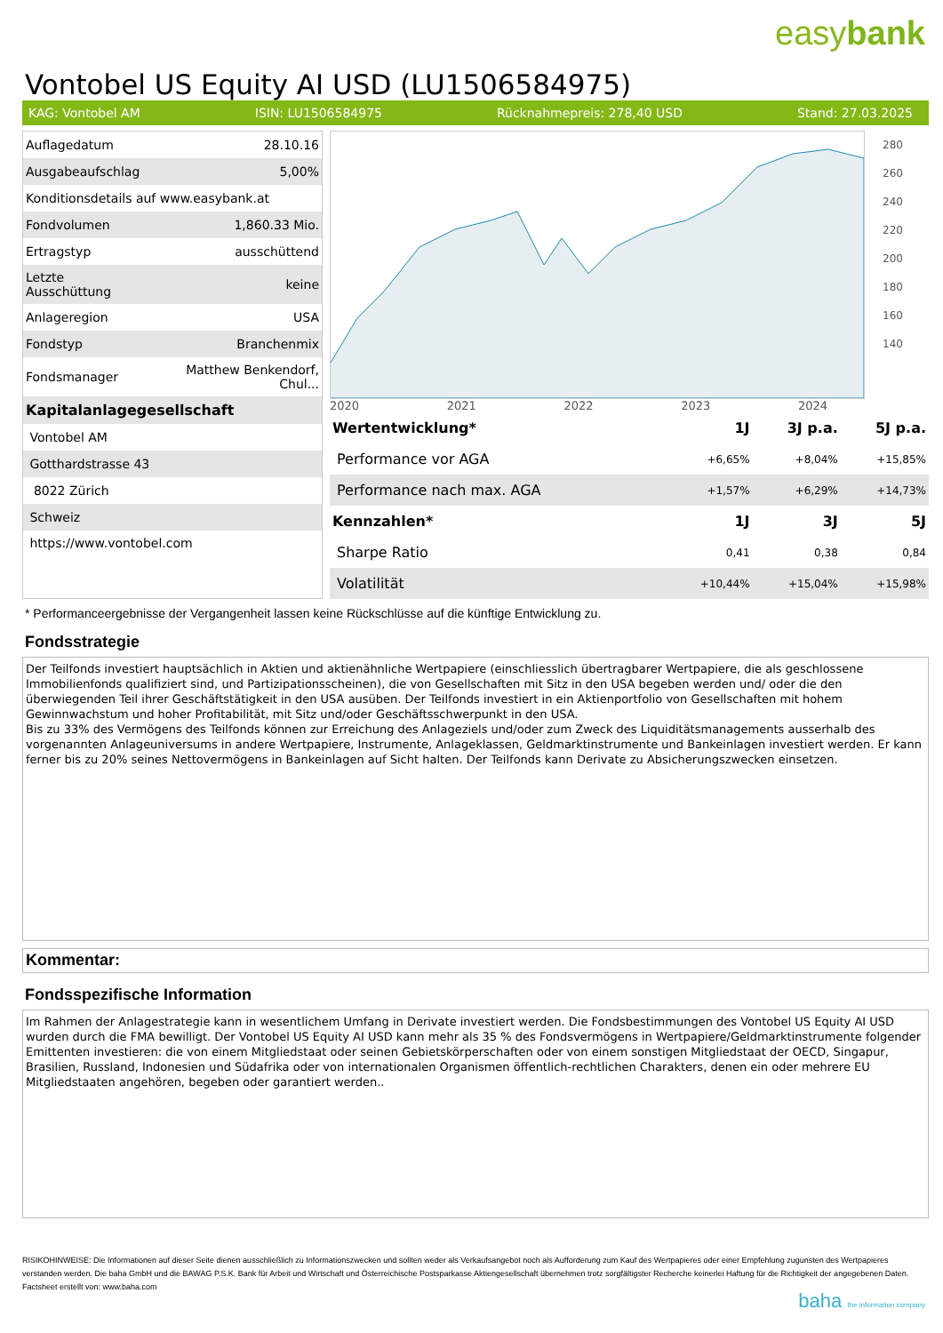easybank
Vontobel US Equity AI USD (LU1506584975)
KAG: Vontobel AM ISIN: LU1506584975 Rücknahmepreis: 278,40 USD Stand: 27.03.2025
| Auflagedatum | 28.10.16 |
| Ausgabeaufschlag | 5,00% |
| Konditionsdetails auf www.easybank.at | |
| Fondvolumen | 1,860.33 Mio. |
| Ertragstyp | ausschüttend |
| Letzte Ausschüttung | keine |
| Anlageregion | USA |
| Fondstyp | Branchenmix |
| Fondsmanager | Matthew Benkendorf, Chul... |
| Kapitalanlagegesellschaft | |
| Vontobel AM | |
| Gotthardstrasse 43 | |
| 8022 Zürich | |
| Schweiz | |
| https://www.vontobel.com | |
280
260
240
220
200
180
160
140
2020 2021 2022 2023 2024
| Wertentwicklung* | 1J | 3J p.a. | 5J p.a. |
| --- | --- | --- | --- |
| Performance vor AGA | +6,65% | +8,04% | +15,85% |
| Performance nach max. AGA | +1,57% | +6,29% | +14,73% |
| Kennzahlen* | 1J | 3J | 5J |
| Sharpe Ratio | 0,41 | 0,38 | 0,84 |
| Volatilität | +10,44% | +15,04% | +15,98% |
* Performanceergebnisse der Vergangenheit lassen keine Rückschlüsse auf die künftige Entwicklung zu.
Fondsstrategie
Der Teilfonds investiert hauptsächlich in Aktien und aktienähnliche Wertpapiere (einschliesslich übertragbarer Wertpapiere, die als geschlossene Immobilienfonds qualifiziert sind, und Partizipationsscheinen), die von Gesellschaften mit Sitz in den USA begeben werden und/ oder die den überwiegenden Teil ihrer Geschäftstätigkeit in den USA ausüben. Der Teilfonds investiert in ein Aktienportfolio von Gesellschaften mit hohem Gewinnwachstum und hoher Profitabilität, mit Sitz und/oder Geschäftsschwerpunkt in den USA.
Bis zu 33% des Vermögens des Teilfonds können zur Erreichung des Anlageziels und/oder zum Zweck des Liquiditätsmanagements ausserhalb des vorgenannten Anlageuniversums in andere Wertpapiere, Instrumente, Anlageklassen, Geldmarktinstrumente und Bankeinlagen investiert werden. Er kann ferner bis zu 20% seines Nettovermögens in Bankeinlagen auf Sicht halten. Der Teilfonds kann Derivate zu Absicherungszwecken einsetzen.
Kommentar:
Fondsspezifische Information
Im Rahmen der Anlagestrategie kann in wesentlichem Umfang in Derivate investiert werden. Die Fondsbestimmungen des Vontobel US Equity AI USD wurden durch die FMA bewilligt. Der Vontobel US Equity AI USD kann mehr als 35 % des Fondsvermögens in Wertpapiere/Geldmarktinstrumente folgender Emittenten investieren: die von einem Mitgliedstaat oder seinen Gebietskörperschaften oder von einem sonstigen Mitgliedstaat der OECD, Singapur, Brasilien, Russland, Indonesien und Südafrika oder von internationalen Organismen öffentlich-rechtlichen Charakters, denen ein oder mehrere EU Mitgliedstaaten angehören, begeben oder garantiert werden..
RISIKOHINWEISE: Die Informationen auf dieser Seite dienen ausschließlich zu Informationszwecken und sollten weder als Verkaufsangebot noch als Aufforderung zum Kauf des Wertpapieres oder einer Empfehlung zugunsten des Wertpapieres verstanden werden. Die baha GmbH und die BAWAG P.S.K. Bank für Arbeit und Wirtschaft und Österreichische Postsparkasse Aktiengesellschaft übernehmen trotz sorgfältigster Recherche keinerlei Haftung für die Richtigkeit der angegebenen Daten.
Factsheet erstellt von: www.baha.com
baha the information company